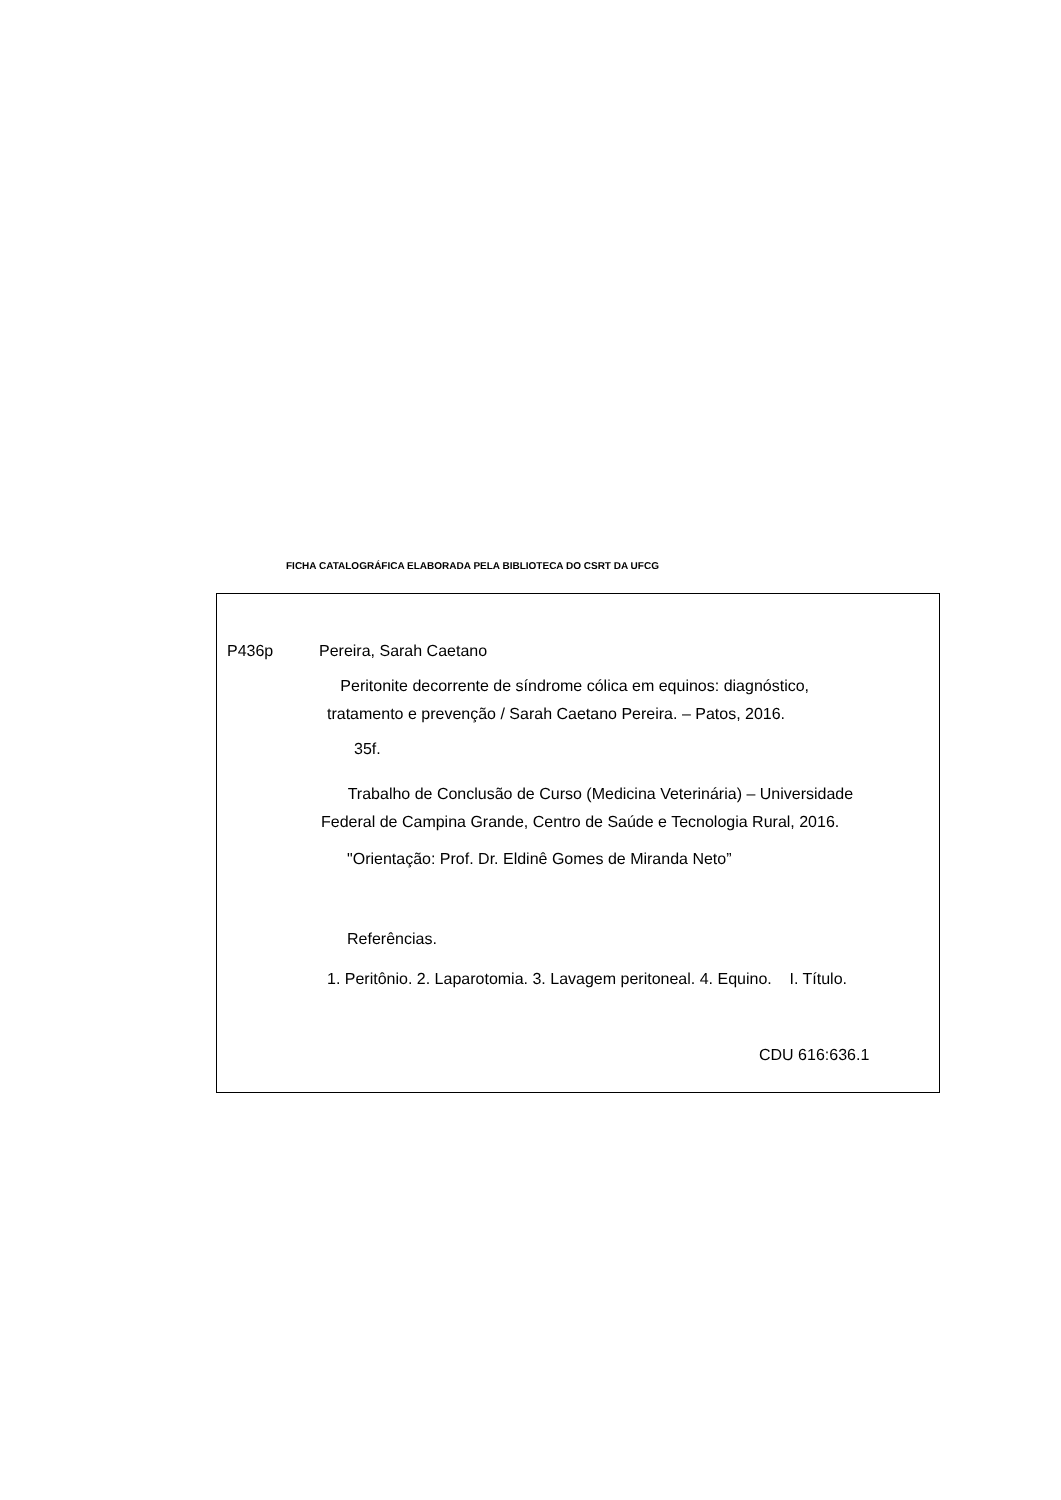FICHA CATALOGRÁFICA ELABORADA PELA BIBLIOTECA DO CSRT DA UFCG
P436p Pereira, Sarah Caetano
Peritonite decorrente de síndrome cólica em equinos: diagnóstico,
tratamento e prevenção / Sarah Caetano Pereira. – Patos, 2016.
35f.
Trabalho de Conclusão de Curso (Medicina Veterinária) – Universidade
Federal de Campina Grande, Centro de Saúde e Tecnologia Rural, 2016.
"Orientação: Prof. Dr. Eldinê Gomes de Miranda Neto”
Referências.
1. Peritônio. 2. Laparotomia. 3. Lavagem peritoneal. 4. Equino. I. Título.
CDU 616:636.1